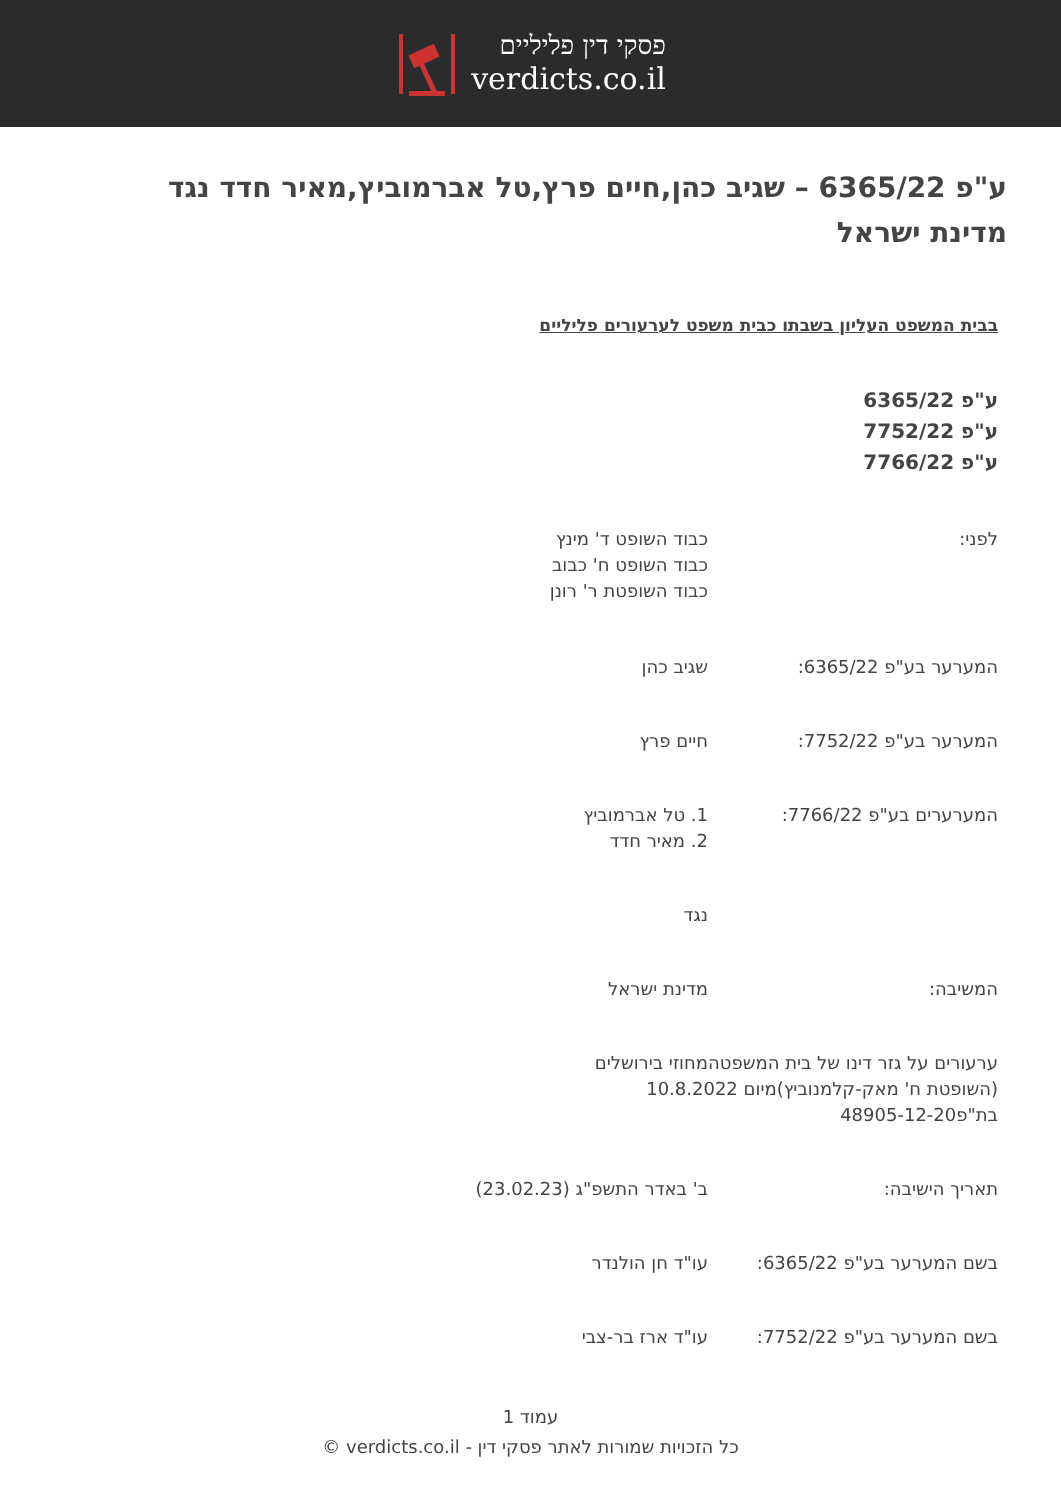פסקי דין פליליים
verdicts.co.il
ע"פ 6365/22 – שגיב כהן,חיים פרץ,טל אברמוביץ,מאיר חדד נגד מדינת ישראל
בבית המשפט העליון בשבתו כבית משפט לערעורים פליליים
ע"פ 6365/22
ע"פ 7752/22
ע"פ 7766/22
לפני: כבוד השופט ד' מינץ
כבוד השופט ח' כבוב
כבוד השופטת ר' רונן
המערער בע"פ 6365/22: שגיב כהן
המערער בע"פ 7752/22: חיים פרץ
המערערים בע"פ 7766/22: 1. טל אברמוביץ
2. מאיר חדד
נגד
המשיבה: מדינת ישראל
ערעורים על גזר דינו של בית המשפטהמחוזי בירושלים
(השופטת ח' מאק-קלמנוביץ)מיום 10.8.2022
בת"פ48905-12-20
תאריך הישיבה: ב' באדר התשפ"ג (23.02.23)
בשם המערער בע"פ 6365/22: עו"ד חן הולנדר
בשם המערער בע"פ 7752/22: עו"ד ארז בר-צבי
עמוד 1
כל הזכויות שמורות לאתר פסקי דין - verdicts.co.il ©